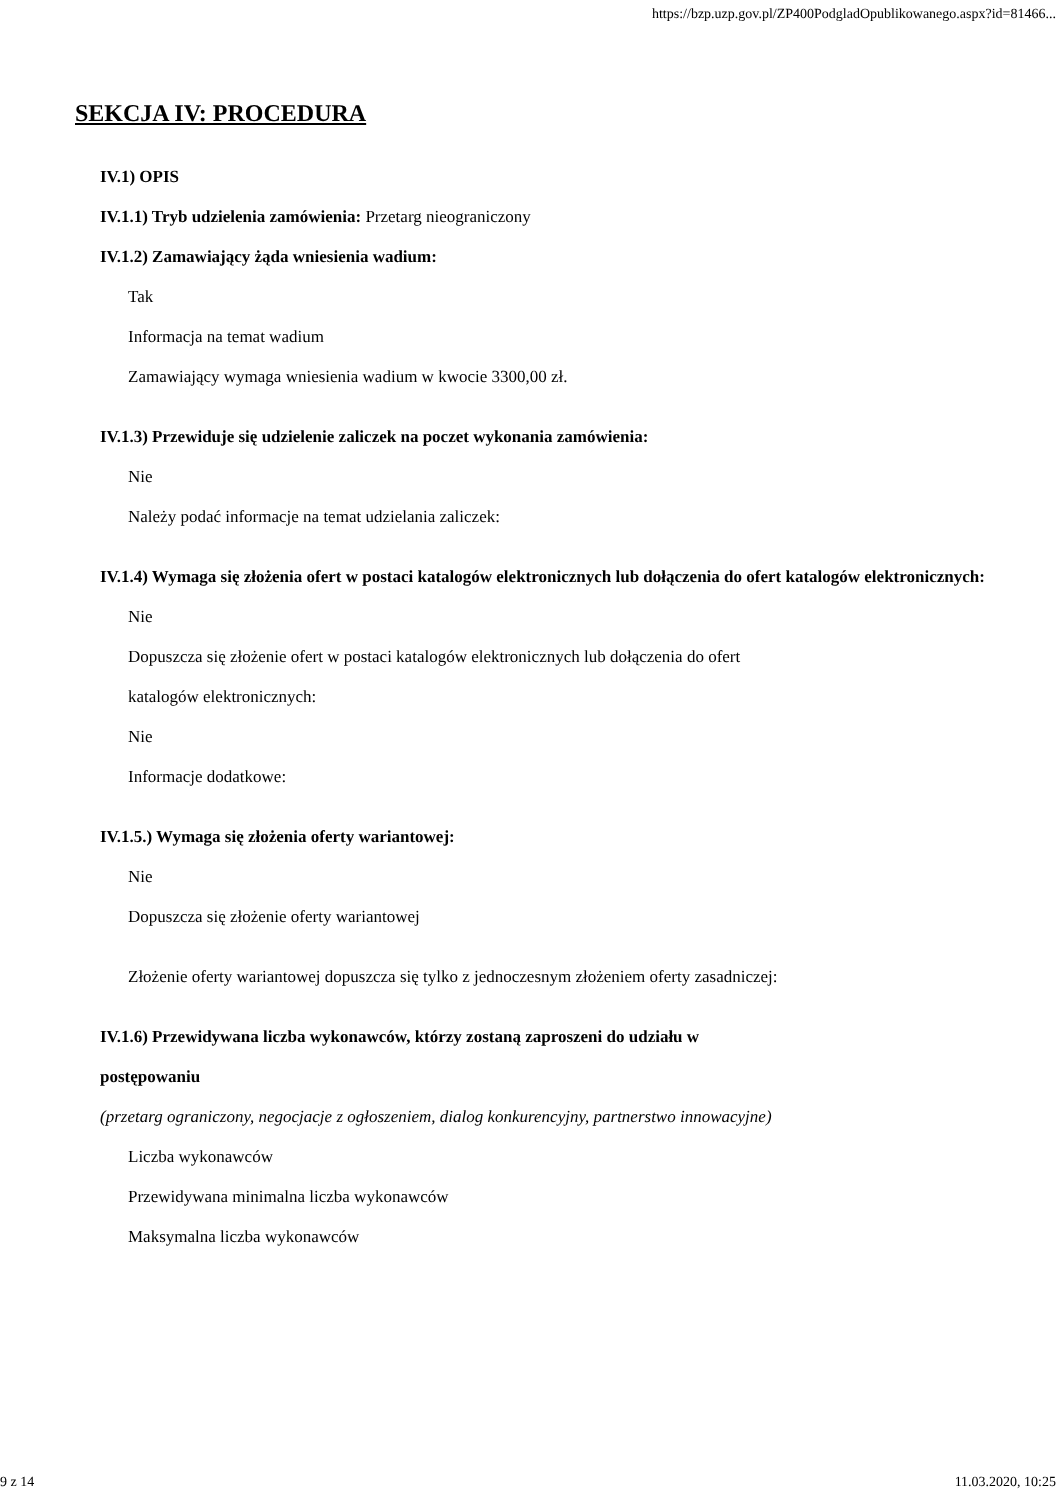https://bzp.uzp.gov.pl/ZP400PodgladOpublikowanego.aspx?id=81466...
SEKCJA IV: PROCEDURA
IV.1) OPIS
IV.1.1) Tryb udzielenia zamówienia: Przetarg nieograniczony
IV.1.2) Zamawiający żąda wniesienia wadium:
Tak
Informacja na temat wadium
Zamawiający wymaga wniesienia wadium w kwocie 3300,00 zł.
IV.1.3) Przewiduje się udzielenie zaliczek na poczet wykonania zamówienia:
Nie
Należy podać informacje na temat udzielania zaliczek:
IV.1.4) Wymaga się złożenia ofert w postaci katalogów elektronicznych lub dołączenia do ofert katalogów elektronicznych:
Nie
Dopuszcza się złożenie ofert w postaci katalogów elektronicznych lub dołączenia do ofert
katalogów elektronicznych:
Nie
Informacje dodatkowe:
IV.1.5.) Wymaga się złożenia oferty wariantowej:
Nie
Dopuszcza się złożenie oferty wariantowej
Złożenie oferty wariantowej dopuszcza się tylko z jednoczesnym złożeniem oferty zasadniczej:
IV.1.6) Przewidywana liczba wykonawców, którzy zostaną zaproszeni do udziału w
postępowaniu
(przetarg ograniczony, negocjacje z ogłoszeniem, dialog konkurencyjny, partnerstwo innowacyjne)
Liczba wykonawców
Przewidywana minimalna liczba wykonawców
Maksymalna liczba wykonawców
9 z 14 11.03.2020, 10:25